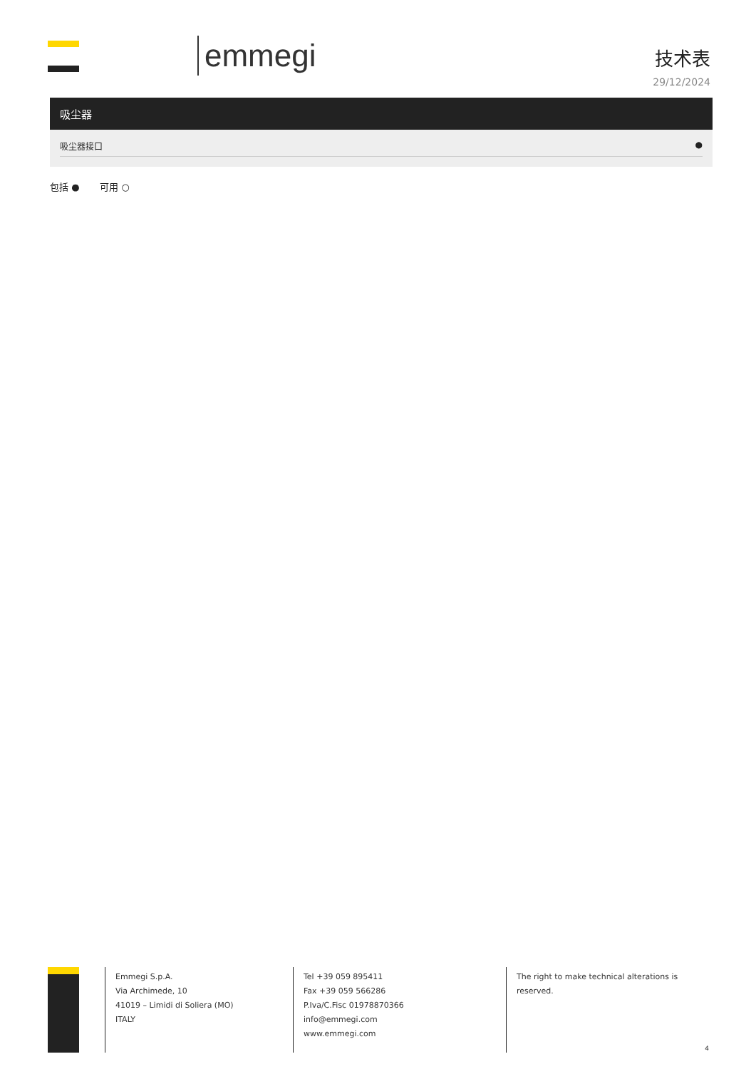emmegi
技术表
29/12/2024
| 吸尘器 |
| --- |
| 吸尘器接口 ● |
包括 ● 可用 ○
Emmegi S.p.A.
Via Archimede, 10
41019 – Limidi di Soliera (MO)
ITALY
Tel +39 059 895411
Fax +39 059 566286
P.Iva/C.Fisc 01978870366
info@emmegi.com
www.emmegi.com
The right to make technical alterations is reserved.
4